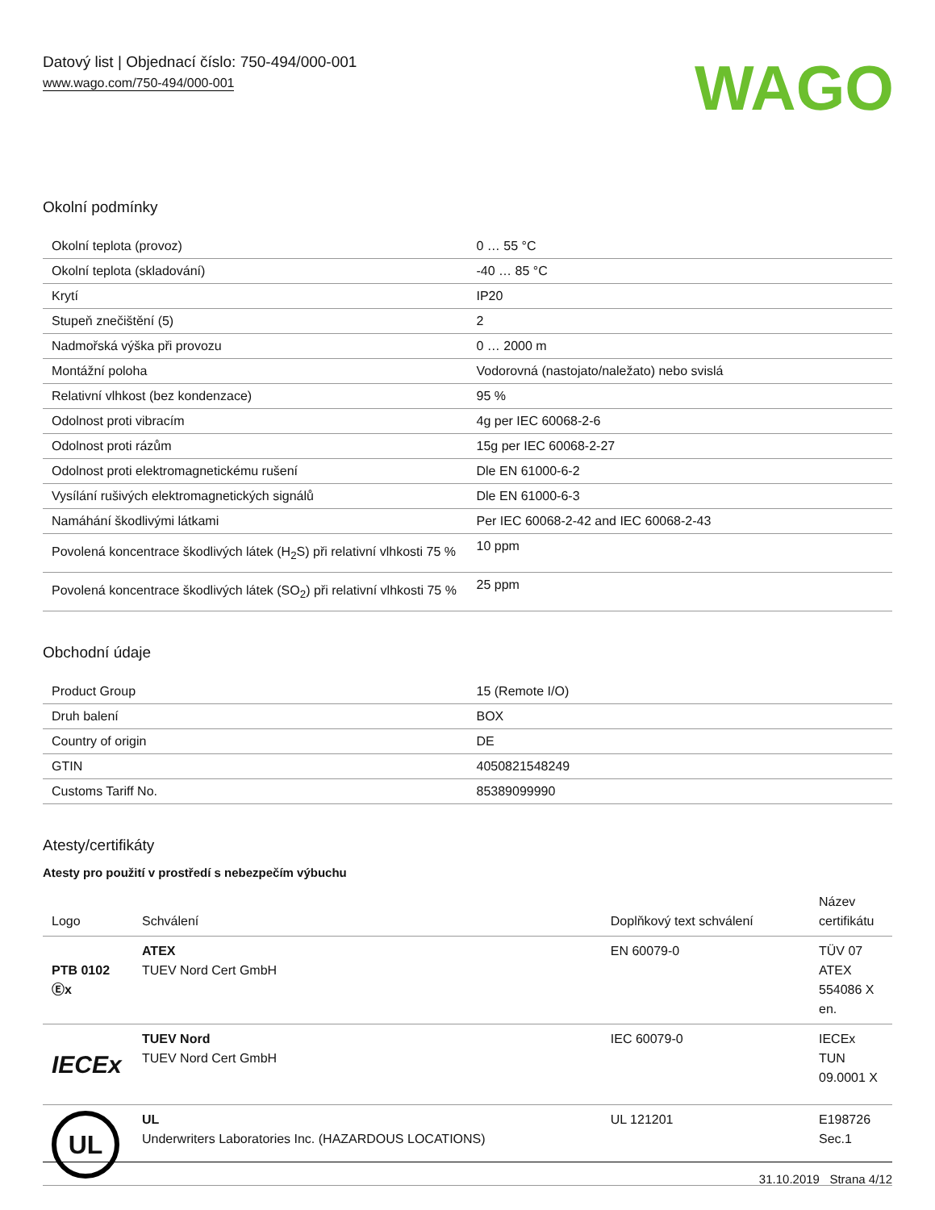Datový list | Objednací číslo: 750-494/000-001
www.wago.com/750-494/000-001
WAGO
Okolní podmínky
| Okolní teplota (provoz) | 0 … 55 °C |
| Okolní teplota (skladování) | -40 … 85 °C |
| Krytí | IP20 |
| Stupeň znečištění (5) | 2 |
| Nadmořská výška při provozu | 0 … 2000 m |
| Montážní poloha | Vodorovná (nastojato/naležato) nebo svislá |
| Relativní vlhkost (bez kondenzace) | 95 % |
| Odolnost proti vibracím | 4g per IEC 60068-2-6 |
| Odolnost proti rázům | 15g per IEC 60068-2-27 |
| Odolnost proti elektromagnetickému rušení | Dle EN 61000-6-2 |
| Vysílání rušivých elektromagnetických signálů | Dle EN 61000-6-3 |
| Namáhání škodlivými látkami | Per IEC 60068-2-42 and IEC 60068-2-43 |
| Povolená koncentrace škodlivých látek (H<sub>2</sub>S) při relativní vlhkosti 75 % | 10 ppm |
| Povolená koncentrace škodlivých látek (SO<sub>2</sub>) při relativní vlhkosti 75 % | 25 ppm |
Obchodní údaje
| Product Group | 15 (Remote I/O) |
| Druh balení | BOX |
| Country of origin | DE |
| GTIN | 4050821548249 |
| Customs Tariff No. | 85389099990 |
Atesty/certifikáty
Atesty pro použití v prostředí s nebezpečím výbuchu
| Logo | Schválení | Doplňkový text schválení | Název certifikátu |
| --- | --- | --- | --- |
| PTB 0102 Ⓔx | ATEX TUEV Nord Cert GmbH | EN 60079-0 | TÜV 07 ATEX 554086 X en. |
| IECEx | TUEV Nord TUEV Nord Cert GmbH | IEC 60079-0 | IECEx TUN 09.0001 X |
| UL | UL Underwriters Laboratories Inc. (HAZARDOUS LOCATIONS) | UL 121201 | E198726 Sec.1 |
31.10.2019 Strana 4/12